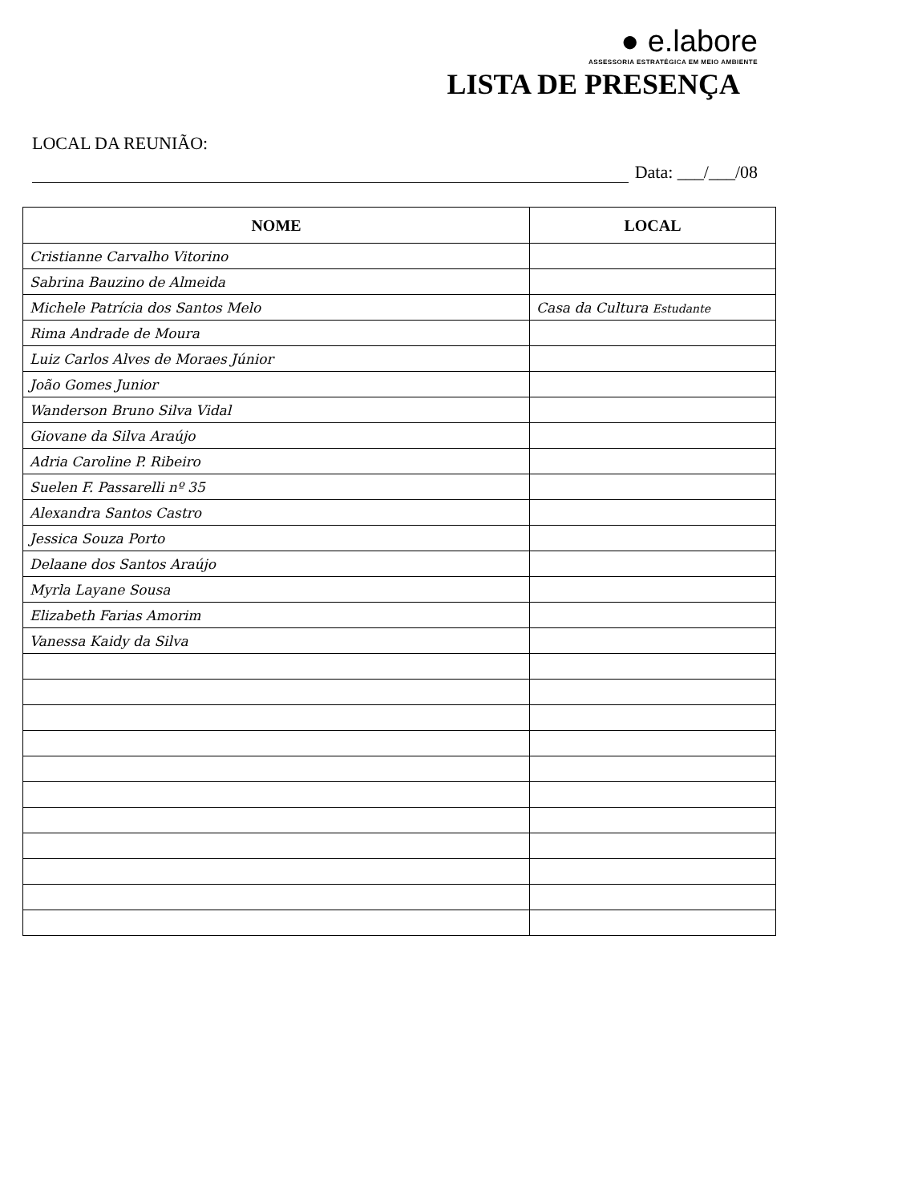● e.labore
ASSESSORIA ESTRATÉGICA EM MEIO AMBIENTE
LISTA DE PRESENÇA
LOCAL DA REUNIÃO:
Data: ___/___/08
| NOME | LOCAL |
| --- | --- |
| Cristianne Carvalho Vitorino | |
| Sabrina Bauzino de Almeida | |
| Michele Patrícia dos Santos Melo | Casa da Cultura Estudante |
| Rima Andrade de Moura | |
| Luiz Carlos Alves de Moraes Júnior | |
| João Gomes Junior | |
| Wanderson Bruno Silva Vidal | |
| Giovane da Silva Araújo | |
| Adria Caroline P. Ribeiro | |
| Suelen F. Passarelli nº 35 | |
| Alexandra Santos Castro | |
| Jessica Souza Porto | |
| Delaane dos Santos Araújo | |
| Myrla Layane Sousa | |
| Elizabeth Farias Amorim | |
| Vanessa Kaidy da Silva | |